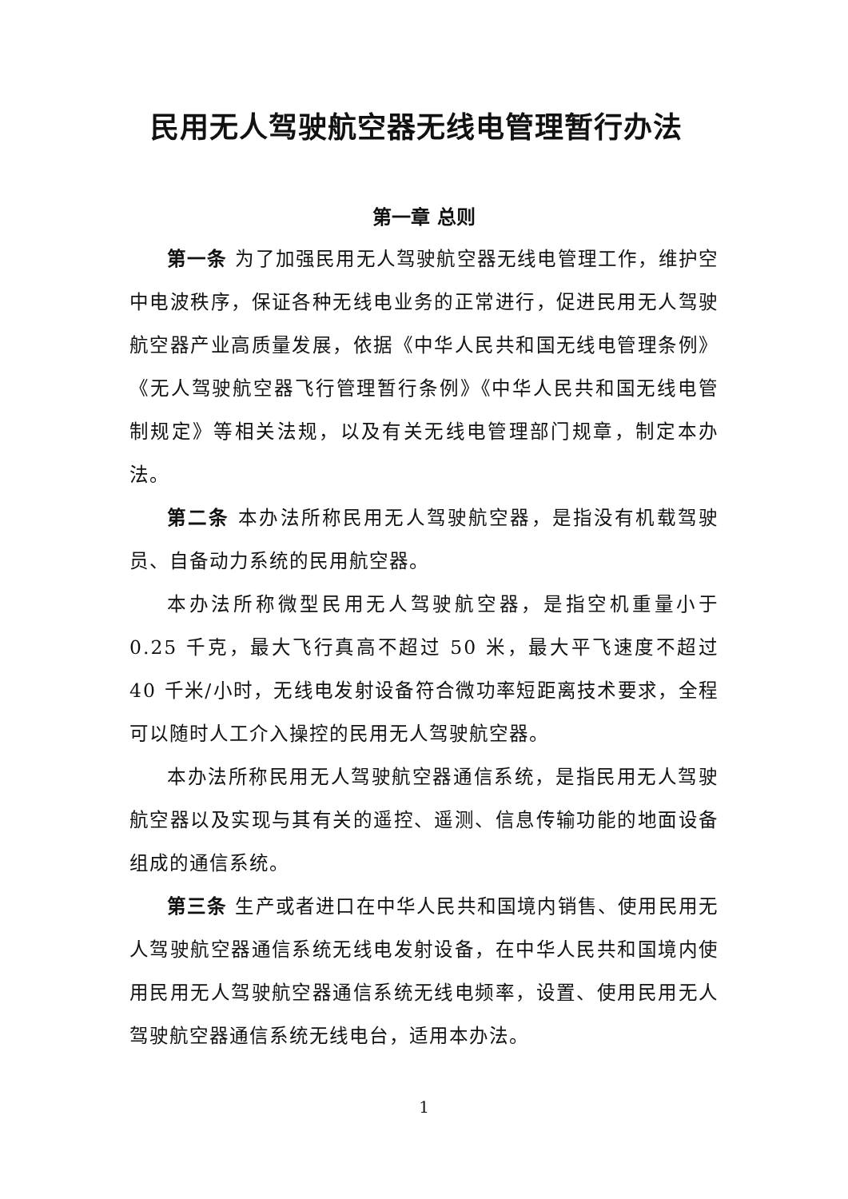民用无人驾驶航空器无线电管理暂行办法
第一章 总则
第一条 为了加强民用无人驾驶航空器无线电管理工作，维护空中电波秩序，保证各种无线电业务的正常进行，促进民用无人驾驶航空器产业高质量发展，依据《中华人民共和国无线电管理条例》《无人驾驶航空器飞行管理暂行条例》《中华人民共和国无线电管制规定》等相关法规，以及有关无线电管理部门规章，制定本办法。
第二条 本办法所称民用无人驾驶航空器，是指没有机载驾驶员、自备动力系统的民用航空器。
本办法所称微型民用无人驾驶航空器，是指空机重量小于 0.25 千克，最大飞行真高不超过 50 米，最大平飞速度不超过 40 千米/小时，无线电发射设备符合微功率短距离技术要求，全程可以随时人工介入操控的民用无人驾驶航空器。
本办法所称民用无人驾驶航空器通信系统，是指民用无人驾驶航空器以及实现与其有关的遥控、遥测、信息传输功能的地面设备组成的通信系统。
第三条 生产或者进口在中华人民共和国境内销售、使用民用无人驾驶航空器通信系统无线电发射设备，在中华人民共和国境内使用民用无人驾驶航空器通信系统无线电频率，设置、使用民用无人驾驶航空器通信系统无线电台，适用本办法。
1